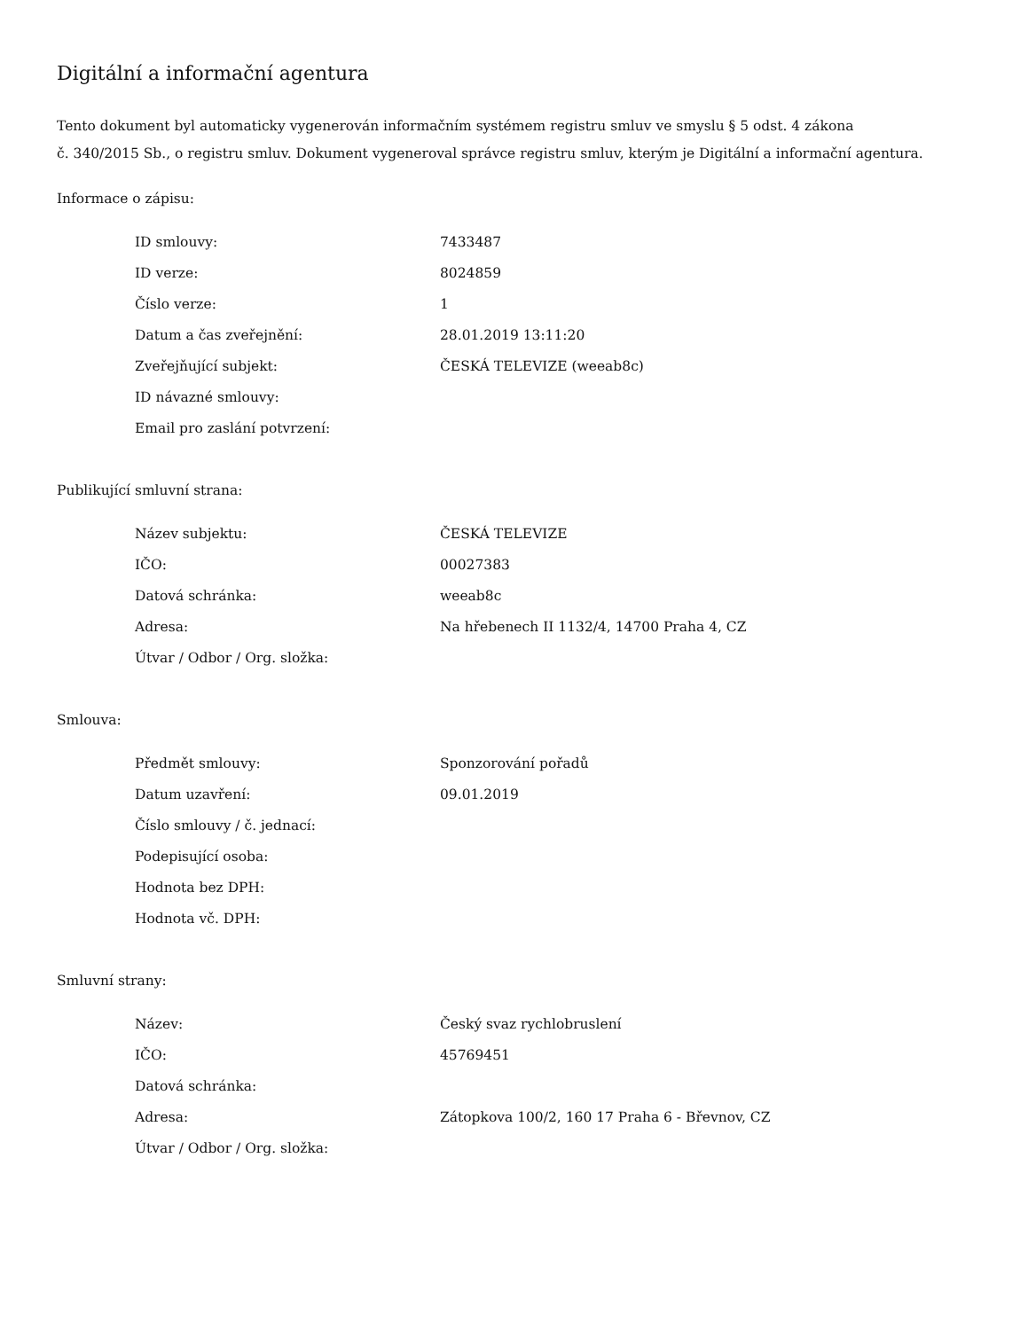Digitální a informační agentura
Tento dokument byl automaticky vygenerován informačním systémem registru smluv ve smyslu § 5 odst. 4 zákona
č. 340/2015 Sb., o registru smluv. Dokument vygeneroval správce registru smluv, kterým je Digitální a informační agentura.
Informace o zápisu:
| ID smlouvy: | 7433487 |
| ID verze: | 8024859 |
| Číslo verze: | 1 |
| Datum a čas zveřejnění: | 28.01.2019 13:11:20 |
| Zveřejňující subjekt: | ČESKÁ TELEVIZE (weeab8c) |
| ID návazné smlouvy: | |
| Email pro zaslání potvrzení: | |
Publikující smluvní strana:
| Název subjektu: | ČESKÁ TELEVIZE |
| IČO: | 00027383 |
| Datová schránka: | weeab8c |
| Adresa: | Na hřebenech II 1132/4, 14700 Praha 4, CZ |
| Útvar / Odbor / Org. složka: | |
Smlouva:
| Předmět smlouvy: | Sponzorování pořadů |
| Datum uzavření: | 09.01.2019 |
| Číslo smlouvy / č. jednací: | |
| Podepisující osoba: | |
| Hodnota bez DPH: | |
| Hodnota vč. DPH: | |
Smluvní strany:
| Název: | Český svaz rychlobruslení |
| IČO: | 45769451 |
| Datová schránka: | |
| Adresa: | Zátopkova 100/2, 160 17 Praha 6 - Břevnov, CZ |
| Útvar / Odbor / Org. složka: | |